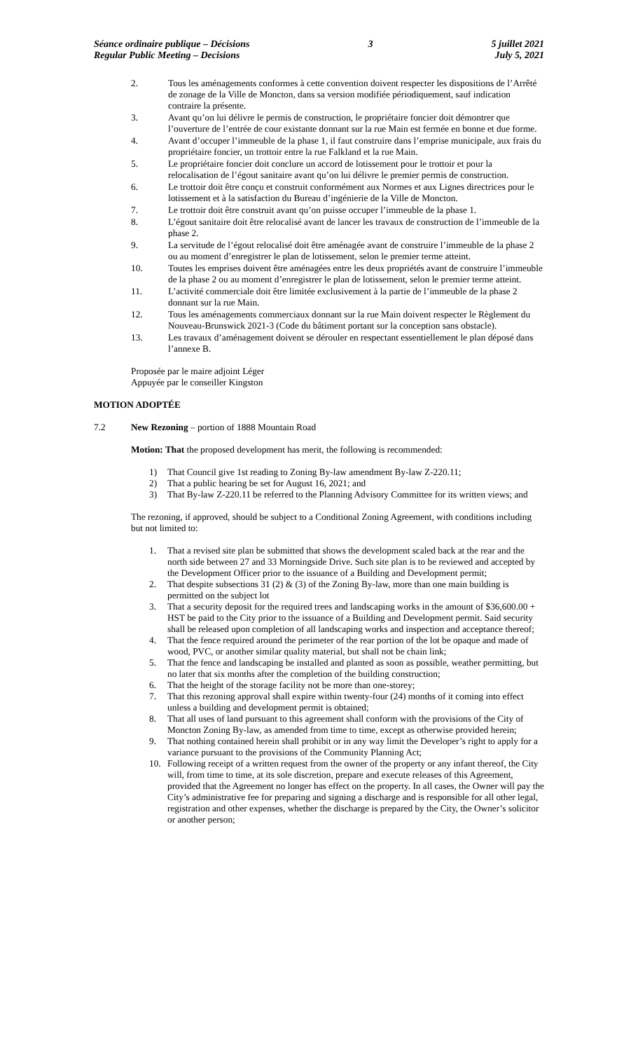Séance ordinaire publique – Décisions
Regular Public Meeting – Decisions
3 5 juillet 2021
July 5, 2021
2. Tous les aménagements conformes à cette convention doivent respecter les dispositions de l’Arrêté de zonage de la Ville de Moncton, dans sa version modifiée périodiquement, sauf indication contraire la présente.
3. Avant qu’on lui délivre le permis de construction, le propriétaire foncier doit démontrer que l’ouverture de l’entrée de cour existante donnant sur la rue Main est fermée en bonne et due forme.
4. Avant d’occuper l’immeuble de la phase 1, il faut construire dans l’emprise municipale, aux frais du propriétaire foncier, un trottoir entre la rue Falkland et la rue Main.
5. Le propriétaire foncier doit conclure un accord de lotissement pour le trottoir et pour la relocalisation de l’égout sanitaire avant qu’on lui délivre le premier permis de construction.
6. Le trottoir doit être conçu et construit conformément aux Normes et aux Lignes directrices pour le lotissement et à la satisfaction du Bureau d’ingénierie de la Ville de Moncton.
7. Le trottoir doit être construit avant qu’on puisse occuper l’immeuble de la phase 1.
8. L’égout sanitaire doit être relocalisé avant de lancer les travaux de construction de l’immeuble de la phase 2.
9. La servitude de l’égout relocalisé doit être aménagée avant de construire l’immeuble de la phase 2 ou au moment d’enregistrer le plan de lotissement, selon le premier terme atteint.
10. Toutes les emprises doivent être aménagées entre les deux propriétés avant de construire l’immeuble de la phase 2 ou au moment d’enregistrer le plan de lotissement, selon le premier terme atteint.
11. L’activité commerciale doit être limitée exclusivement à la partie de l’immeuble de la phase 2 donnant sur la rue Main.
12. Tous les aménagements commerciaux donnant sur la rue Main doivent respecter le Règlement du Nouveau-Brunswick 2021-3 (Code du bâtiment portant sur la conception sans obstacle).
13. Les travaux d’aménagement doivent se dérouler en respectant essentiellement le plan déposé dans l’annexe B.
Proposée par le maire adjoint Léger
Appuyée par le conseiller Kingston
MOTION ADOPTÉE
7.2 New Rezoning – portion of 1888 Mountain Road
Motion: That the proposed development has merit, the following is recommended:
1) That Council give 1st reading to Zoning By-law amendment By-law Z-220.11;
2) That a public hearing be set for August 16, 2021; and
3) That By-law Z-220.11 be referred to the Planning Advisory Committee for its written views; and
The rezoning, if approved, should be subject to a Conditional Zoning Agreement, with conditions including but not limited to:
1. That a revised site plan be submitted that shows the development scaled back at the rear and the north side between 27 and 33 Morningside Drive. Such site plan is to be reviewed and accepted by the Development Officer prior to the issuance of a Building and Development permit;
2. That despite subsections 31 (2) & (3) of the Zoning By-law, more than one main building is permitted on the subject lot
3. That a security deposit for the required trees and landscaping works in the amount of $36,600.00 + HST be paid to the City prior to the issuance of a Building and Development permit. Said security shall be released upon completion of all landscaping works and inspection and acceptance thereof;
4. That the fence required around the perimeter of the rear portion of the lot be opaque and made of wood, PVC, or another similar quality material, but shall not be chain link;
5. That the fence and landscaping be installed and planted as soon as possible, weather permitting, but no later that six months after the completion of the building construction;
6. That the height of the storage facility not be more than one-storey;
7. That this rezoning approval shall expire within twenty-four (24) months of it coming into effect unless a building and development permit is obtained;
8. That all uses of land pursuant to this agreement shall conform with the provisions of the City of Moncton Zoning By-law, as amended from time to time, except as otherwise provided herein;
9. That nothing contained herein shall prohibit or in any way limit the Developer’s right to apply for a variance pursuant to the provisions of the Community Planning Act;
10. Following receipt of a written request from the owner of the property or any infant thereof, the City will, from time to time, at its sole discretion, prepare and execute releases of this Agreement, provided that the Agreement no longer has effect on the property. In all cases, the Owner will pay the City’s administrative fee for preparing and signing a discharge and is responsible for all other legal, registration and other expenses, whether the discharge is prepared by the City, the Owner’s solicitor or another person;